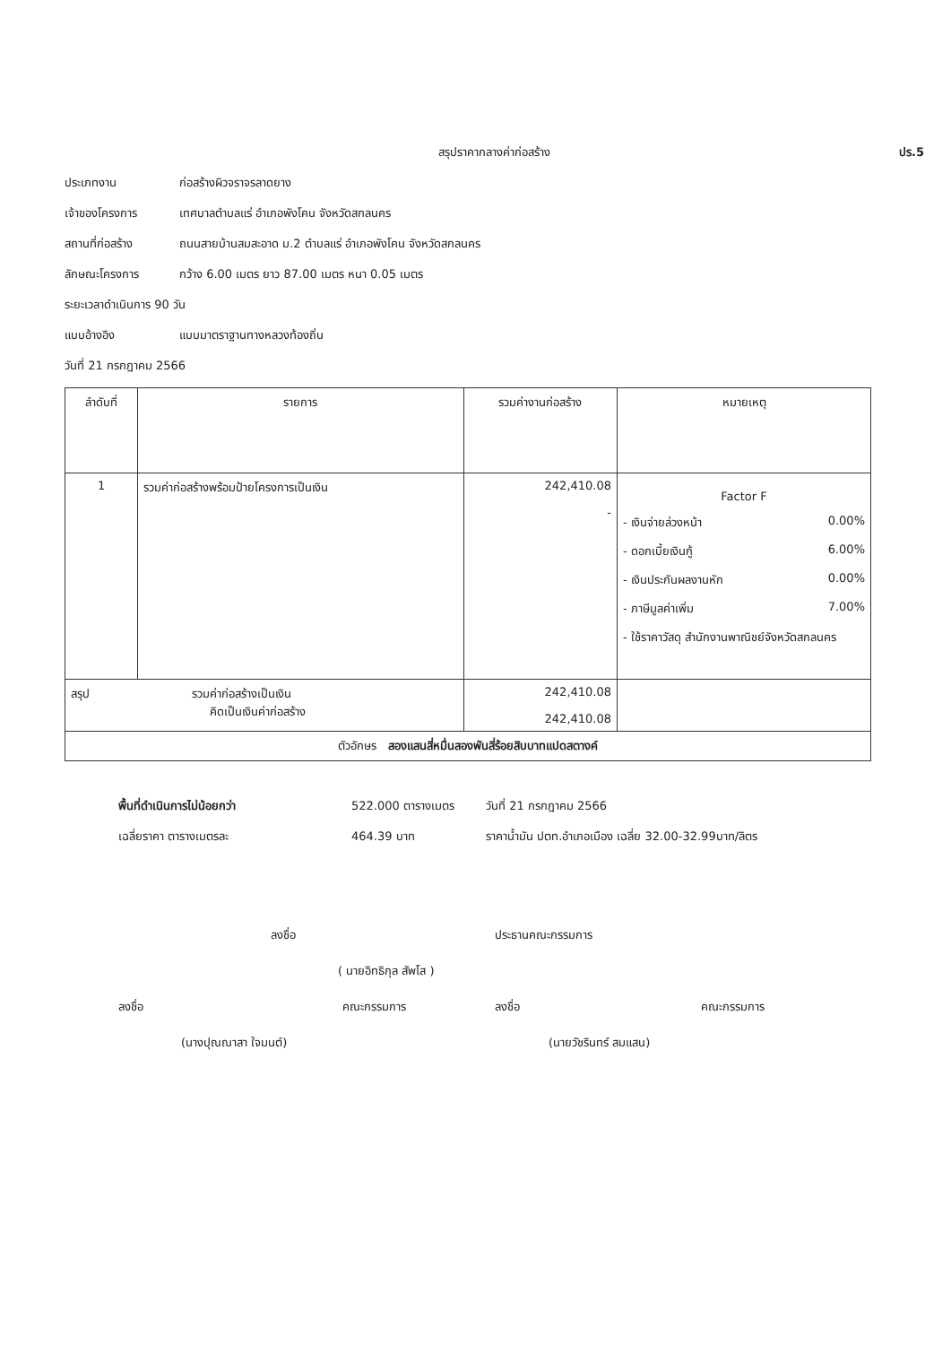สรุปราคากลางค่าก่อสร้าง ปร.5
ประเภทงาน ก่อสร้างผิวจราจรลาดยาง
เจ้าของโครงการ เทศบาลตำบลแร่ อำเภอพังโคน จังหวัดสกลนคร
สถานที่ก่อสร้าง ถนนสายบ้านสมสะอาด ม.2 ตำบลแร่ อำเภอพังโคน จังหวัดสกลนคร
ลักษณะโครงการ กว้าง 6.00 เมตร ยาว 87.00 เมตร หนา 0.05 เมตร
ระยะเวลาดำเนินการ 90 วัน
แบบอ้างอิง แบบมาตราฐานทางหลวงท้องถิ่น
วันที่ 21 กรกฎาคม 2566
| ลำดับที่ | รายการ | รวมค่างานก่อสร้าง | หมายเหตุ |
| --- | --- | --- | --- |
| 1 | รวมค่าก่อสร้างพร้อมป้ายโครงการเป็นเงิน | 242,410.08 - | Factor F - เงินจ่ายล่วงหน้า 0.00% - ดอกเบี้ยเงินกู้ 6.00% - เงินประกันผลงานหัก 0.00% - ภาษีมูลค่าเพิ่ม 7.00% - ใช้ราคาวัสดุ สำนักงานพาณิชย์จังหวัดสกลนคร |
| สรุป รวมค่าก่อสร้างเป็นเงิน คิดเป็นเงินค่าก่อสร้าง | | 242,410.08 242,410.08 | |
| ตัวอักษร สองแสนสี่หมื่นสองพันสี่ร้อยสิบบาทแปดสตางค์ | | | |
พื้นที่ดำเนินการไม่น้อยกว่า 522.000 ตารางเมตร วันที่ 21 กรกฎาคม 2566 เฉลี่ยราคา ตารางเมตรละ 464.39 บาท ราคาน้ำมัน ปตท.อำเภอเมือง เฉลี่ย 32.00-32.99บาท/ลิตร
ลงชื่อ ประธานคณะกรรมการ
( นายอิทธิกุล สัพโส )
ลงชื่อ คณะกรรมการ ลงชื่อ คณะกรรมการ
(นางปุณณาสา ใจมนต์) (นายวัชรินทร์ สมแสน)